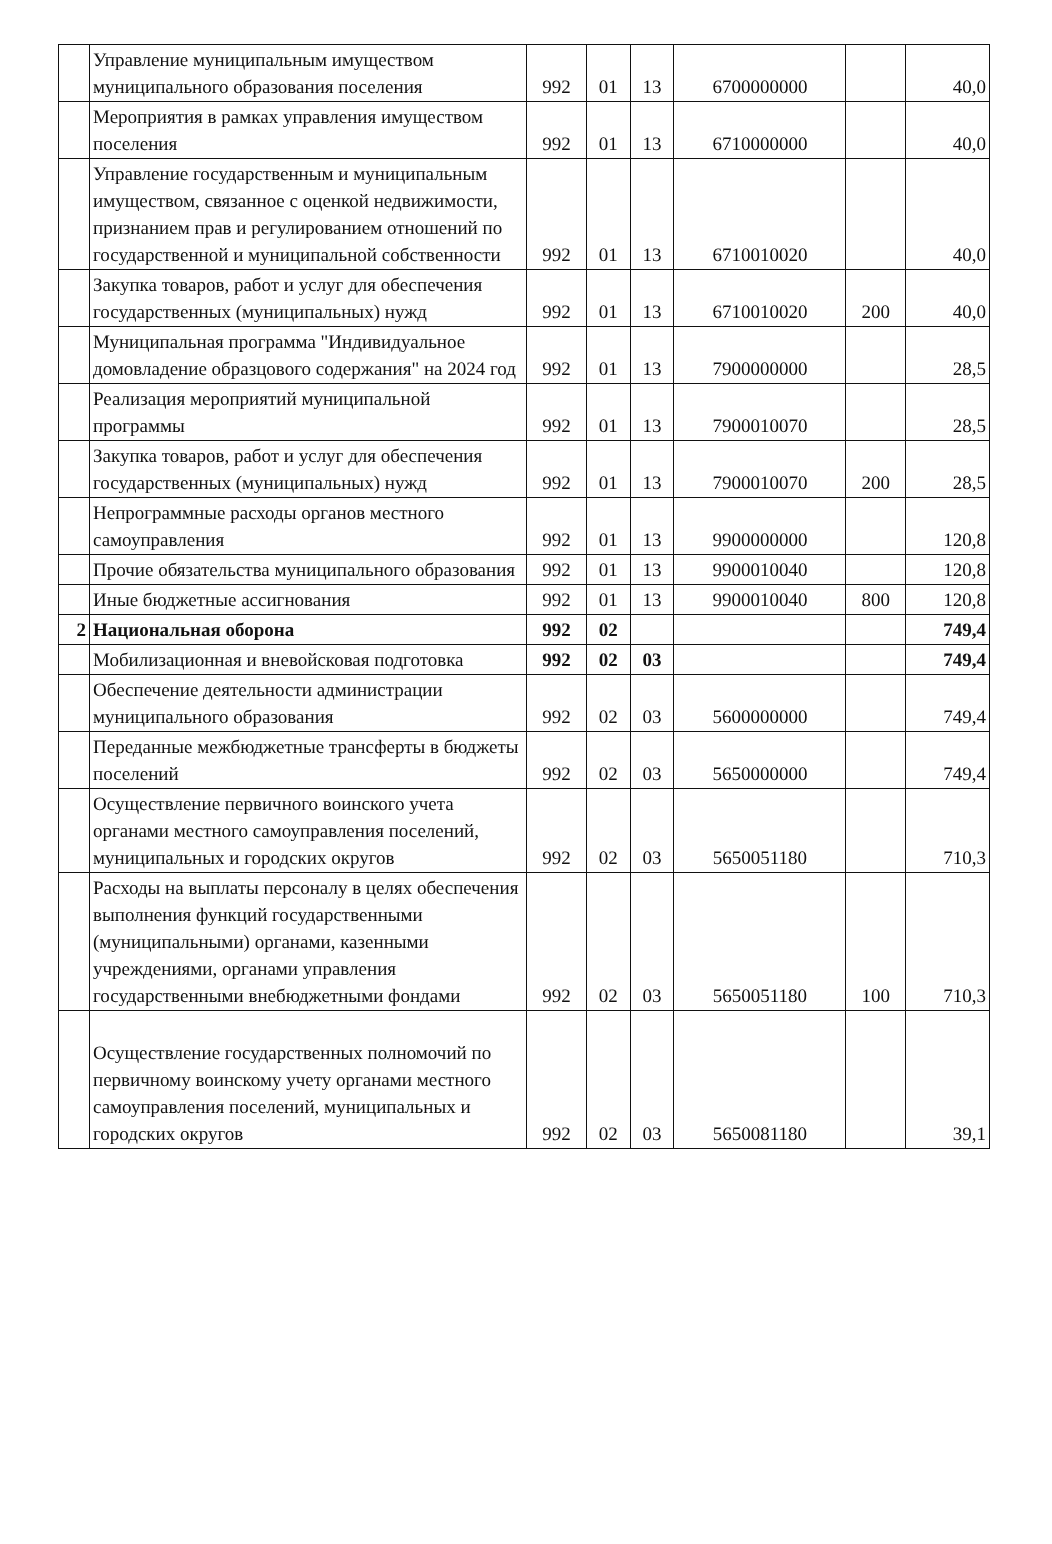| | Управление муниципальным имуществом муниципального образования поселения | 992 | 01 | 13 | 6700000000 | | 40,0 |
| | Мероприятия в рамках управления имуществом поселения | 992 | 01 | 13 | 6710000000 | | 40,0 |
| | Управление государственным и муниципальным имуществом, связанное с оценкой недвижимости, признанием прав и регулированием отношений по государственной и муниципальной собственности | 992 | 01 | 13 | 6710010020 | | 40,0 |
| | Закупка товаров, работ и услуг для обеспечения государственных (муниципальных) нужд | 992 | 01 | 13 | 6710010020 | 200 | 40,0 |
| | Муниципальная программа "Индивидуальное домовладение образцового содержания" на 2024 год | 992 | 01 | 13 | 7900000000 | | 28,5 |
| | Реализация мероприятий муниципальной программы | 992 | 01 | 13 | 7900010070 | | 28,5 |
| | Закупка товаров, работ и услуг для обеспечения государственных (муниципальных) нужд | 992 | 01 | 13 | 7900010070 | 200 | 28,5 |
| | Непрограммные расходы органов местного самоуправления | 992 | 01 | 13 | 9900000000 | | 120,8 |
| | Прочие обязательства муниципального образования | 992 | 01 | 13 | 9900010040 | | 120,8 |
| | Иные бюджетные ассигнования | 992 | 01 | 13 | 9900010040 | 800 | 120,8 |
| 2 | Национальная оборона | 992 | 02 | | | | 749,4 |
| | Мобилизационная и вневойсковая подготовка | 992 | 02 | 03 | | | 749,4 |
| | Обеспечение деятельности администрации муниципального образования | 992 | 02 | 03 | 5600000000 | | 749,4 |
| | Переданные межбюджетные трансферты в бюджеты поселений | 992 | 02 | 03 | 5650000000 | | 749,4 |
| | Осуществление первичного воинского учета органами местного самоуправления поселений, муниципальных и городских округов | 992 | 02 | 03 | 5650051180 | | 710,3 |
| | Расходы на выплаты персоналу в целях обеспечения выполнения функций государственными (муниципальными) органами, казенными учреждениями, органами управления государственными внебюджетными фондами | 992 | 02 | 03 | 5650051180 | 100 | 710,3 |
| | Осуществление государственных полномочий по первичному воинскому учету органами местного самоуправления поселений, муниципальных и городских округов | 992 | 02 | 03 | 5650081180 | | 39,1 |